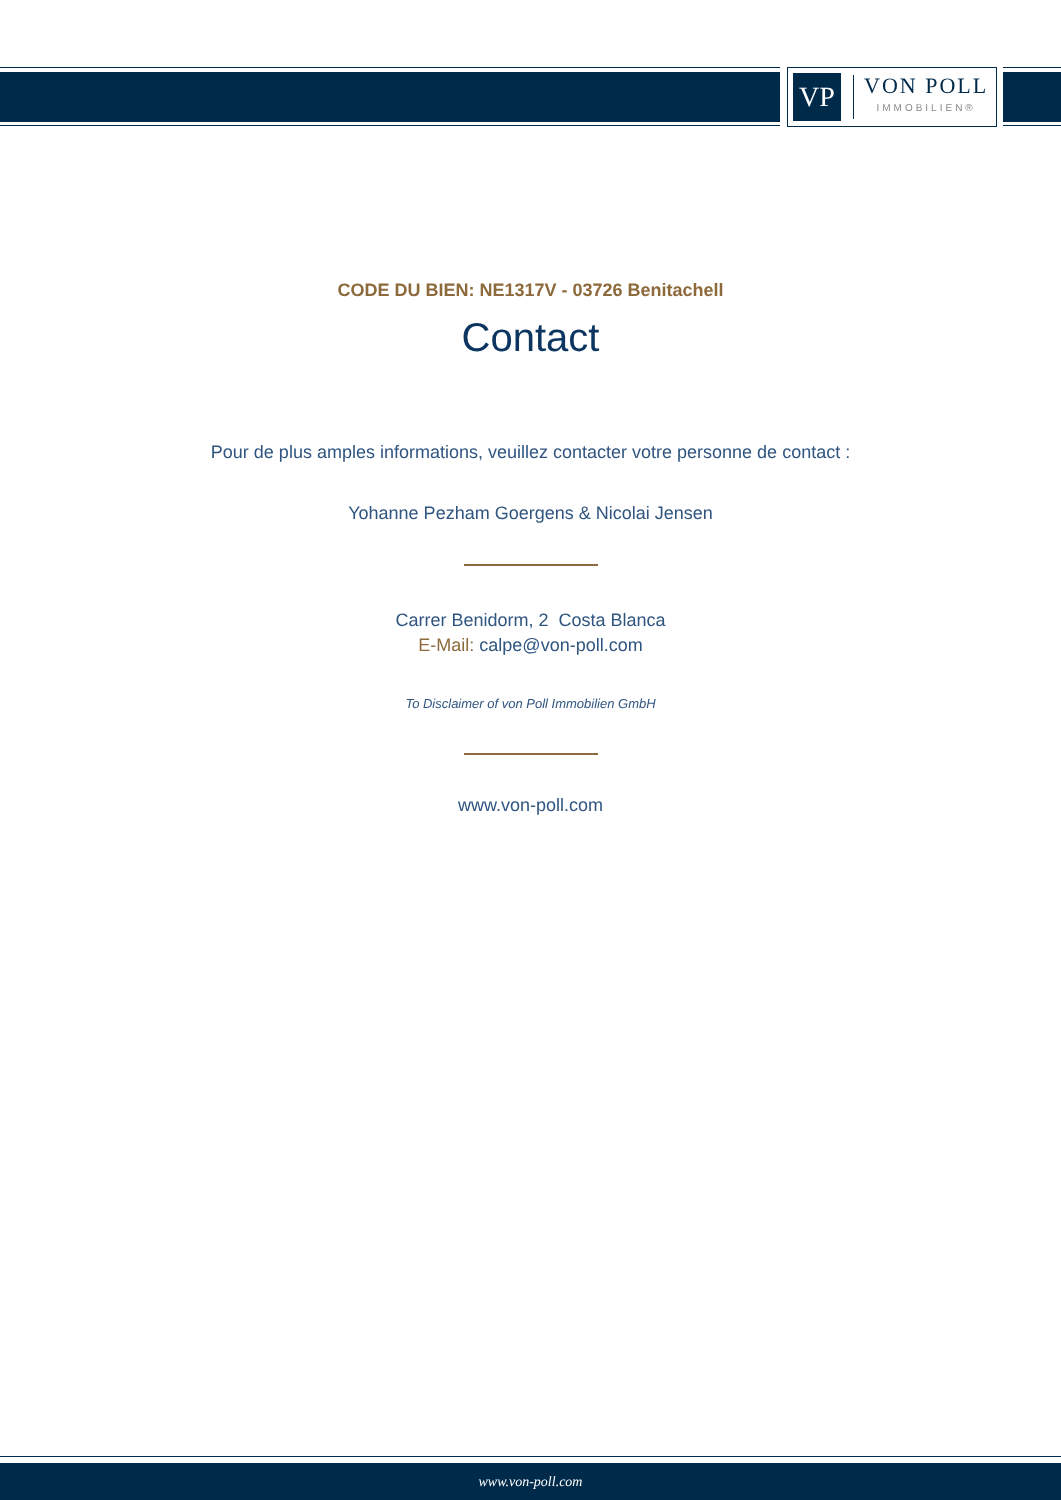VP
VON POLL
IMMOBILIEN®
CODE DU BIEN: NE1317V - 03726 Benitachell
Contact
Pour de plus amples informations, veuillez contacter votre personne de contact :
Yohanne Pezham Goergens & Nicolai Jensen
Carrer Benidorm, 2 Costa Blanca
E-Mail: calpe@von-poll.com
To Disclaimer of von Poll Immobilien GmbH
www.von-poll.com
www.von-poll.com